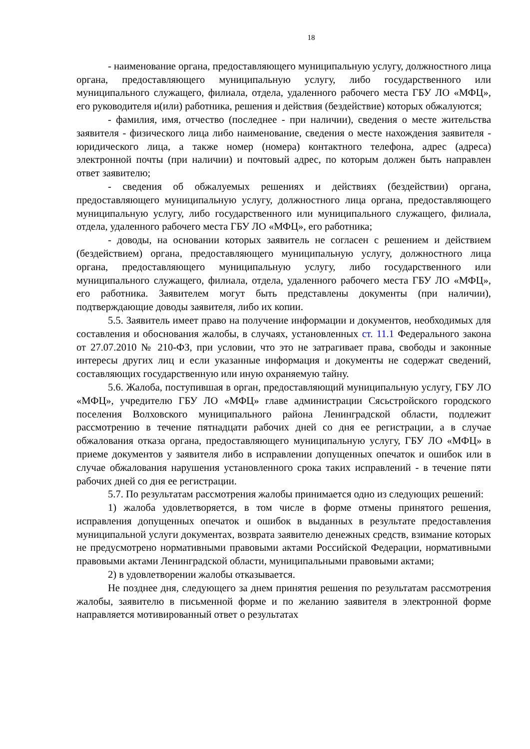18
- наименование органа, предоставляющего муниципальную услугу, должностного лица органа, предоставляющего муниципальную услугу, либо государственного или муниципального служащего, филиала, отдела, удаленного рабочего места ГБУ ЛО «МФЦ», его руководителя и(или) работника, решения и действия (бездействие) которых обжалуются;
- фамилия, имя, отчество (последнее - при наличии), сведения о месте жительства заявителя - физического лица либо наименование, сведения о месте нахождения заявителя - юридического лица, а также номер (номера) контактного телефона, адрес (адреса) электронной почты (при наличии) и почтовый адрес, по которым должен быть направлен ответ заявителю;
- сведения об обжалуемых решениях и действиях (бездействии) органа, предоставляющего муниципальную услугу, должностного лица органа, предоставляющего муниципальную услугу, либо государственного или муниципального служащего, филиала, отдела, удаленного рабочего места ГБУ ЛО «МФЦ», его работника;
- доводы, на основании которых заявитель не согласен с решением и действием (бездействием) органа, предоставляющего муниципальную услугу, должностного лица органа, предоставляющего муниципальную услугу, либо государственного или муниципального служащего, филиала, отдела, удаленного рабочего места ГБУ ЛО «МФЦ», его работника. Заявителем могут быть представлены документы (при наличии), подтверждающие доводы заявителя, либо их копии.
5.5. Заявитель имеет право на получение информации и документов, необходимых для составления и обоснования жалобы, в случаях, установленных ст. 11.1 Федерального закона от 27.07.2010 № 210-ФЗ, при условии, что это не затрагивает права, свободы и законные интересы других лиц и если указанные информация и документы не содержат сведений, составляющих государственную или иную охраняемую тайну.
5.6. Жалоба, поступившая в орган, предоставляющий муниципальную услугу, ГБУ ЛО «МФЦ», учредителю ГБУ ЛО «МФЦ» главе администрации Сясьстройского городского поселения Волховского муниципального района Ленинградской области, подлежит рассмотрению в течение пятнадцати рабочих дней со дня ее регистрации, а в случае обжалования отказа органа, предоставляющего муниципальную услугу, ГБУ ЛО «МФЦ» в приеме документов у заявителя либо в исправлении допущенных опечаток и ошибок или в случае обжалования нарушения установленного срока таких исправлений - в течение пяти рабочих дней со дня ее регистрации.
5.7. По результатам рассмотрения жалобы принимается одно из следующих решений:
1) жалоба удовлетворяется, в том числе в форме отмены принятого решения, исправления допущенных опечаток и ошибок в выданных в результате предоставления муниципальной услуги документах, возврата заявителю денежных средств, взимание которых не предусмотрено нормативными правовыми актами Российской Федерации, нормативными правовыми актами Ленинградской области, муниципальными правовыми актами;
2) в удовлетворении жалобы отказывается.
Не позднее дня, следующего за днем принятия решения по результатам рассмотрения жалобы, заявителю в письменной форме и по желанию заявителя в электронной форме направляется мотивированный ответ о результатах